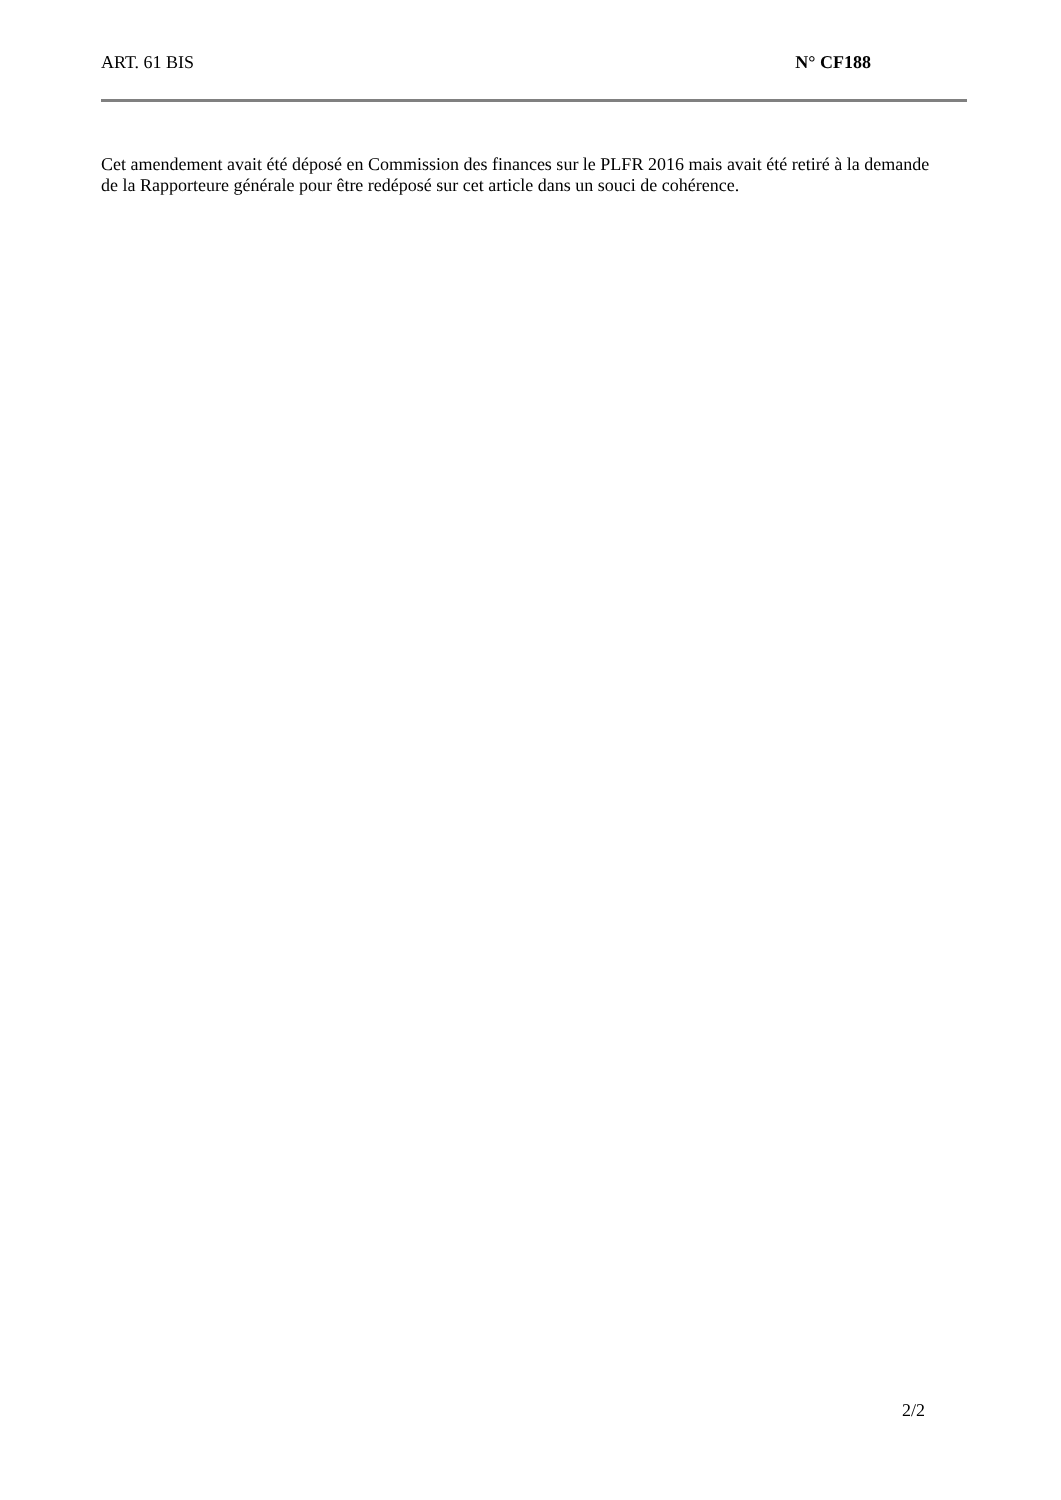ART. 61 BIS N° CF188
Cet amendement avait été déposé en Commission des finances sur le PLFR 2016 mais avait été retiré à la demande de la Rapporteure générale pour être redéposé sur cet article dans un souci de cohérence.
2/2